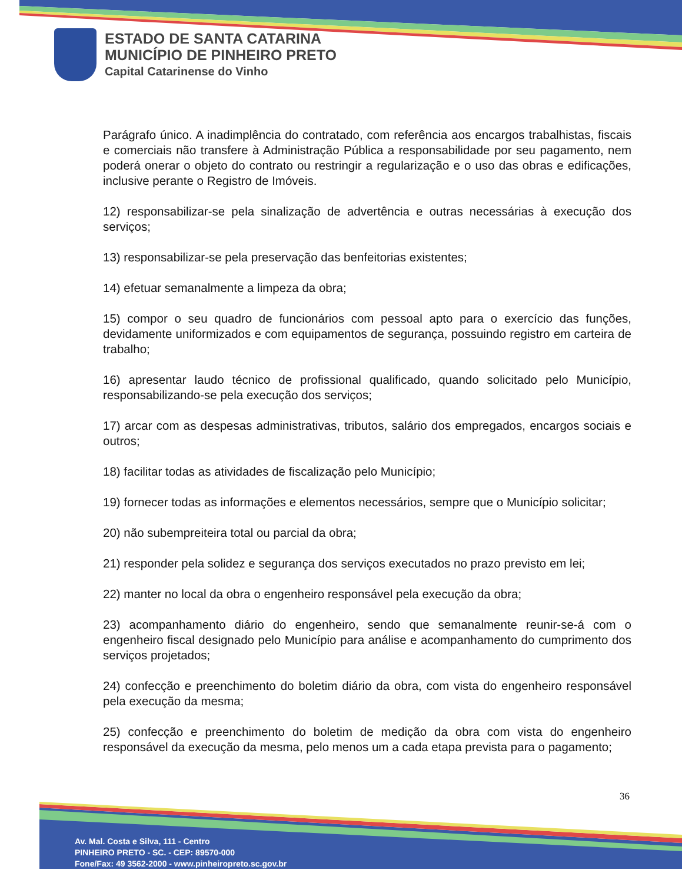ESTADO DE SANTA CATARINA
MUNICÍPIO DE PINHEIRO PRETO
Capital Catarinense do Vinho
Parágrafo único. A inadimplência do contratado, com referência aos encargos trabalhistas, fiscais e comerciais não transfere à Administração Pública a responsabilidade por seu pagamento, nem poderá onerar o objeto do contrato ou restringir a regularização e o uso das obras e edificações, inclusive perante o Registro de Imóveis.
12) responsabilizar-se pela sinalização de advertência e outras necessárias à execução dos serviços;
13) responsabilizar-se pela preservação das benfeitorias existentes;
14) efetuar semanalmente a limpeza da obra;
15) compor o seu quadro de funcionários com pessoal apto para o exercício das funções, devidamente uniformizados e com equipamentos de segurança, possuindo registro em carteira de trabalho;
16) apresentar laudo técnico de profissional qualificado, quando solicitado pelo Município, responsabilizando-se pela execução dos serviços;
17) arcar com as despesas administrativas, tributos, salário dos empregados, encargos sociais e outros;
18) facilitar todas as atividades de fiscalização pelo Município;
19) fornecer todas as informações e elementos necessários, sempre que o Município solicitar;
20) não subempreiteira total ou parcial da obra;
21) responder pela solidez e segurança dos serviços executados no prazo previsto em lei;
22) manter no local da obra o engenheiro responsável pela execução da obra;
23) acompanhamento diário do engenheiro, sendo que semanalmente reunir-se-á com o engenheiro fiscal designado pelo Município para análise e acompanhamento do cumprimento dos serviços projetados;
24) confecção e preenchimento do boletim diário da obra, com vista do engenheiro responsável pela execução da mesma;
25) confecção e preenchimento do boletim de medição da obra com vista do engenheiro responsável da execução da mesma, pelo menos um a cada etapa prevista para o pagamento;
36
Av. Mal. Costa e Silva, 111 - Centro
PINHEIRO PRETO - SC. - CEP: 89570-000
Fone/Fax: 49 3562-2000 - www.pinheiropreto.sc.gov.br